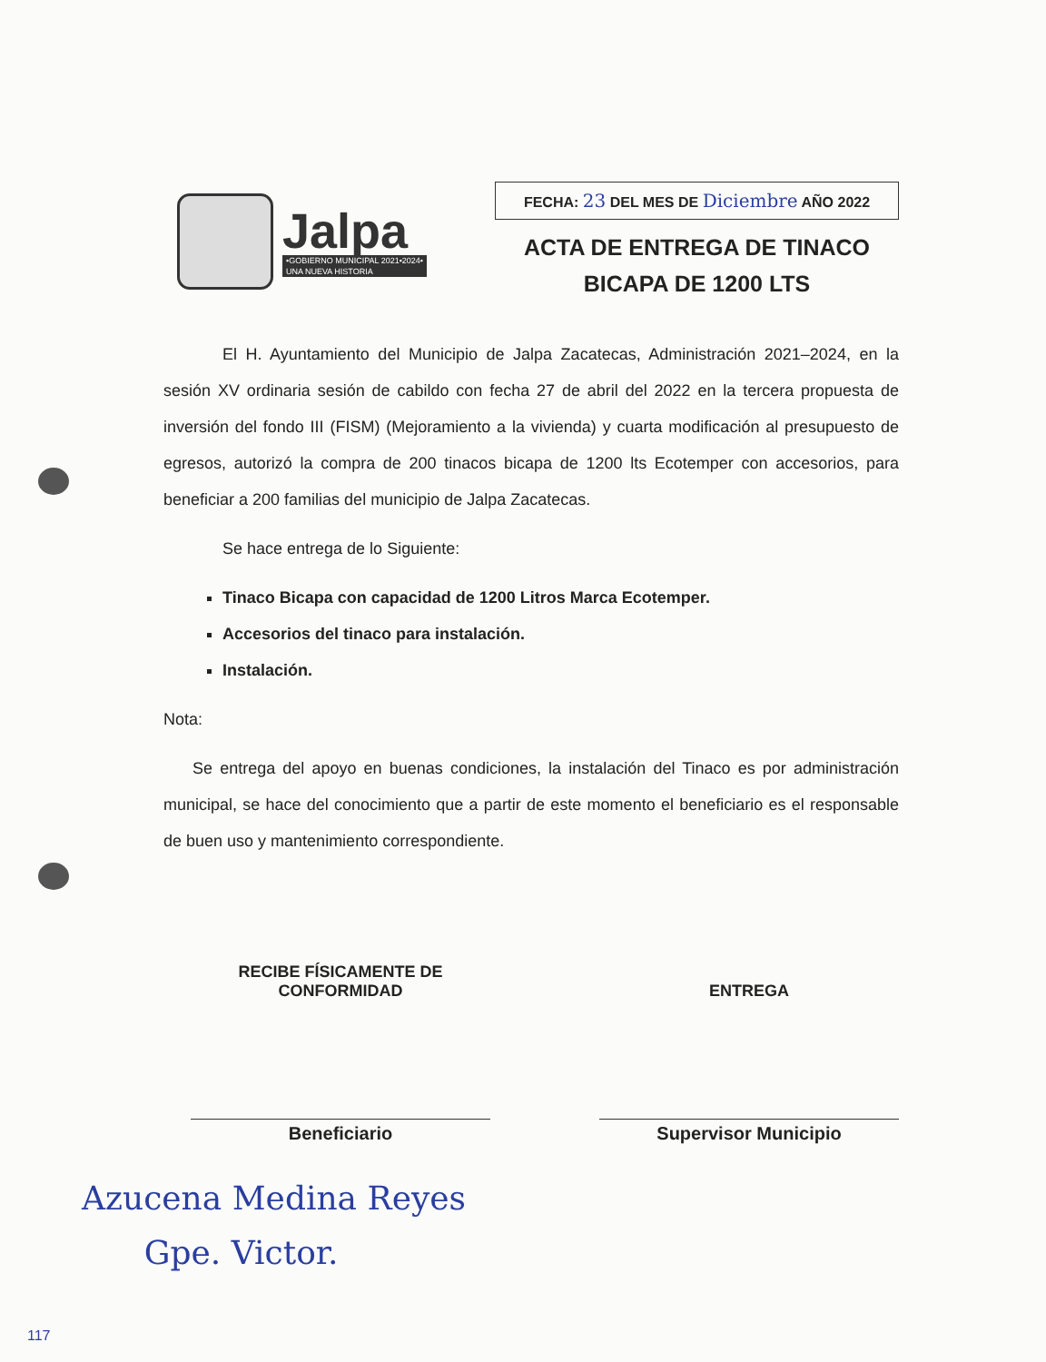Jalpa
•GOBIERNO MUNICIPAL 2021•2024•
UNA NUEVA HISTORIA
FECHA: 23 DEL MES DE Diciembre AÑO 2022
ACTA DE ENTREGA DE TINACO
BICAPA DE 1200 LTS
El H. Ayuntamiento del Municipio de Jalpa Zacatecas, Administración 2021–2024, en la sesión XV ordinaria sesión de cabildo con fecha 27 de abril del 2022 en la tercera propuesta de inversión del fondo III (FISM) (Mejoramiento a la vivienda) y cuarta modificación al presupuesto de egresos, autorizó la compra de 200 tinacos bicapa de 1200 lts Ecotemper con accesorios, para beneficiar a 200 familias del municipio de Jalpa Zacatecas.
Se hace entrega de lo Siguiente:
Tinaco Bicapa con capacidad de 1200 Litros Marca Ecotemper.
Accesorios del tinaco para instalación.
Instalación.
Nota:
Se entrega del apoyo en buenas condiciones, la instalación del Tinaco es por administración municipal, se hace del conocimiento que a partir de este momento el beneficiario es el responsable de buen uso y mantenimiento correspondiente.
RECIBE FÍSICAMENTE DE
CONFORMIDAD
Beneficiario
ENTREGA
Supervisor Municipio
Azucena Medina Reyes
Gpe. Victor.
117